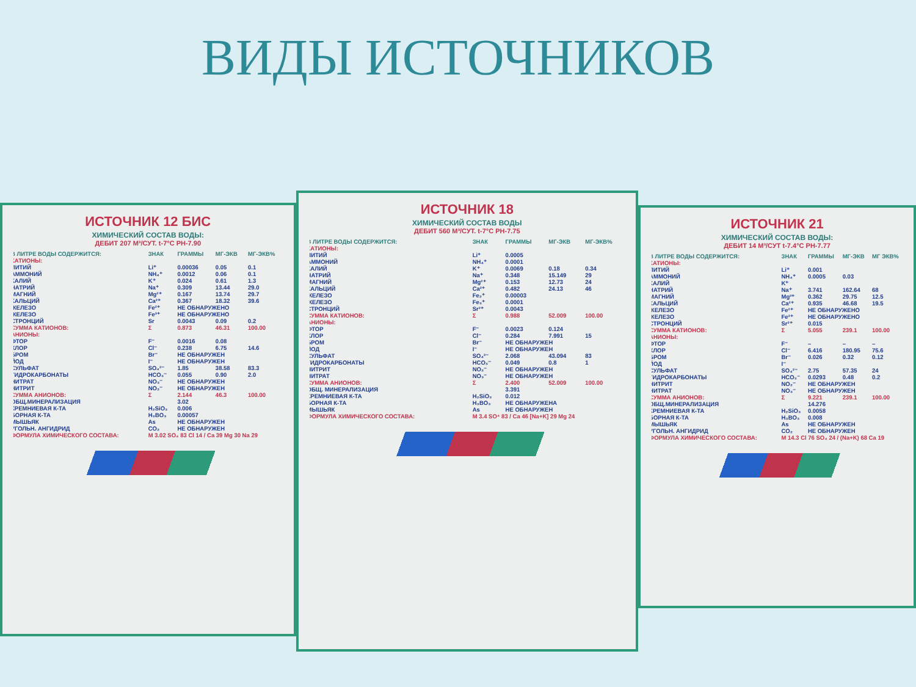ВИДЫ ИСТОЧНИКОВ
ИСТОЧНИК 12 БИС
ХИМИЧЕСКИЙ СОСТАВ ВОДЫ:
ДЕБИТ 207 М³/СУТ. t-7°C PH-7.90
| В ЛИТРЕ ВОДЫ СОДЕРЖИТСЯ: | ЗНАК | ГРАММЫ | МГ-ЭКВ | МГ-ЭКВ% |
| --- | --- | --- | --- | --- |
| КАТИОНЫ: | | | | |
| ЛИТИЙ | Li⁺ | 0.00036 | 0.05 | 0.1 |
| АММОНИЙ | NH₄⁺ | 0.0012 | 0.06 | 0.1 |
| КАЛИЙ | K⁺ | 0.024 | 0.61 | 1.3 |
| НАТРИЙ | Na⁺ | 0.309 | 13.44 | 29.0 |
| МАГНИЙ | Mg²⁺ | 0.167 | 13.74 | 29.7 |
| КАЛЬЦИЙ | Ca²⁺ | 0.367 | 18.32 | 39.6 |
| ЖЕЛЕЗО | Fe²⁺ | НЕ ОБНАРУЖЕНО | | |
| ЖЕЛЕЗО | Fe³⁺ | НЕ ОБНАРУЖЕНО | | |
| СТРОНЦИЙ | Sr | 0.0043 | 0.09 | 0.2 |
| СУММА КАТИОНОВ: | Σ | 0.873 | 46.31 | 100.00 |
| АНИОНЫ: | | | | |
| ФТОР | F⁻ | 0.0016 | 0.08 | |
| ХЛОР | Cl⁻ | 0.238 | 6.75 | 14.6 |
| БРОМ | Br⁻ | НЕ ОБНАРУЖЕН | | |
| ЙОД | I⁻ | НЕ ОБНАРУЖЕН | | |
| СУЛЬФАТ | SO₄²⁻ | 1.85 | 38.58 | 83.3 |
| ГИДРОКАРБОНАТЫ | HCO₃⁻ | 0.055 | 0.90 | 2.0 |
| НИТРАТ | NO₃⁻ | НЕ ОБНАРУЖЕН | | |
| НИТРИТ | NO₂⁻ | НЕ ОБНАРУЖЕН | | |
| СУММА АНИОНОВ: | Σ | 2.144 | 46.3 | 100.00 |
| ОБЩ.МИНЕРАЛИЗАЦИЯ | | 3.02 | | |
| КРЕМНИЕВАЯ К-ТА | H₂SiO₃ | 0.006 | | |
| БОРНАЯ К-ТА | H₃BO₃ | 0.00057 | | |
| МЫШЬЯК | As | НЕ ОБНАРУЖЕН | | |
| УГОЛЬН. АНГИДРИД | CO₂ | НЕ ОБНАРУЖЕН | | |
| ФОРМУЛА ХИМИЧЕСКОГО СОСТАВА: | M 3.02 SO₄ 83 Cl 14 / Ca 39 Mg 30 Na 29 | | | |
ИСТОЧНИК 18
ХИМИЧЕСКИЙ СОСТАВ ВОДЫ
ДЕБИТ 560 М³/СУТ. t-7°C PH-7.75
| В ЛИТРЕ ВОДЫ СОДЕРЖИТСЯ: | ЗНАК | ГРАММЫ | МГ-ЭКВ | МГ-ЭКВ% |
| --- | --- | --- | --- | --- |
| КАТИОНЫ: | | | | |
| ЛИТИЙ | Li⁺ | 0.0005 | | |
| АММОНИЙ | NH₄⁺ | 0.0001 | | |
| КАЛИЙ | K⁺ | 0.0069 | 0.18 | 0.34 |
| НАТРИЙ | Na⁺ | 0.348 | 15.149 | 29 |
| МАГНИЙ | Mg²⁺ | 0.153 | 12.73 | 24 |
| КАЛЬЦИЙ | Ca²⁺ | 0.482 | 24.13 | 46 |
| ЖЕЛЕЗО | Fe₂⁺ | 0.00003 | | |
| ЖЕЛЕЗО | Fe₃⁺ | 0.0001 | | |
| СТРОНЦИЙ | Sr²⁺ | 0.0043 | | |
| СУММА КАТИОНОВ: | Σ | 0.988 | 52.009 | 100.00 |
| АНИОНЫ: | | | | |
| ФТОР | F⁻ | 0.0023 | 0.124 | |
| ХЛОР | Cl⁻ | 0.284 | 7.991 | 15 |
| БРОМ | Br⁻ | НЕ ОБНАРУЖЕН | | |
| ЙОД | I⁻ | НЕ ОБНАРУЖЕН | | |
| СУЛЬФАТ | SO₄²⁻ | 2.068 | 43.094 | 83 |
| ГИДРОКАРБОНАТЫ | HCO₃⁻ | 0.049 | 0.8 | 1 |
| НИТРИТ | NO₂⁻ | НЕ ОБНАРУЖЕН | | |
| НИТРАТ | NO₃⁻ | НЕ ОБНАРУЖЕН | | |
| СУММА АНИОНОВ: | Σ | 2.400 | 52.009 | 100.00 |
| ОБЩ. МИНЕРАЛИЗАЦИЯ | | 3.391 | | |
| КРЕМНИЕВАЯ К-ТА | H₂SiO₃ | 0.012 | | |
| БОРНАЯ К-ТА | H₃BO₃ | НЕ ОБНАРУЖЕНА | | |
| МЫШЬЯК | As | НЕ ОБНАРУЖЕН | | |
| ФОРМУЛА ХИМИЧЕСКОГО СОСТАВА: | M 3.4 SO⁴ 83 / Ca 46 [Na+K] 29 Mg 24 | | | |
ИСТОЧНИК 21
ХИМИЧЕСКИЙ СОСТАВ ВОДЫ:
ДЕБИТ 14 М³/СУТ t-7.4°C PH-7.77
| В ЛИТРЕ ВОДЫ СОДЕРЖИТСЯ: | ЗНАК | ГРАММЫ | МГ-ЭКВ | МГ ЭКВ% |
| --- | --- | --- | --- | --- |
| КАТИОНЫ: | | | | |
| ЛИТИЙ | Li⁺ | 0.001 | | |
| АММОНИЙ | NH₄⁺ | 0.0005 | 0.03 | |
| КАЛИЙ | K⁺ | | | |
| НАТРИЙ | Na⁺ | 3.741 | 162.64 | 68 |
| МАГНИЙ | Mg²⁺ | 0.362 | 29.75 | 12.5 |
| КАЛЬЦИЙ | Ca²⁺ | 0.935 | 46.68 | 19.5 |
| ЖЕЛЕЗО | Fe²⁺ | НЕ ОБНАРУЖЕНО | | |
| ЖЕЛЕЗО | Fe³⁺ | НЕ ОБНАРУЖЕНО | | |
| СТРОНЦИЙ | Sr²⁺ | 0.015 | | |
| СУММА КАТИОНОВ: | Σ | 5.055 | 239.1 | 100.00 |
| АНИОНЫ: | | | | |
| ФТОР | F⁻ | – | – | – |
| ХЛОР | Cl⁻ | 6.416 | 180.95 | 75.6 |
| БРОМ | Br⁻ | 0.026 | 0.32 | 0.12 |
| ЙОД | I⁻ | | | |
| СУЛЬФАТ | SO₄²⁻ | 2.75 | 57.35 | 24 |
| ГИДРОКАРБОНАТЫ | HCO₃⁻ | 0.0293 | 0.48 | 0.2 |
| НИТРИТ | NO₂⁻ | НЕ ОБНАРУЖЕН | | |
| НИТРАТ | NO₃⁻ | НЕ ОБНАРУЖЕН | | |
| СУММА АНИОНОВ: | Σ | 9.221 | 239.1 | 100.00 |
| ОБЩ.МИНЕРАЛИЗАЦИЯ | | 14.276 | | |
| КРЕМНИЕВАЯ К-ТА | H₂SiO₃ | 0.0058 | | |
| БОРНАЯ К-ТА | H₃BO₃ | 0.008 | | |
| МЫШЬЯК | As | НЕ ОБНАРУЖЕН | | |
| УГОЛЬН. АНГИДРИД | CO₂ | НЕ ОБНАРУЖЕН | | |
| ФОРМУЛА ХИМИЧЕСКОГО СОСТАВА: | M 14.3 Cl 76 SO₄ 24 / (Na+K) 68 Ca 19 | | | |